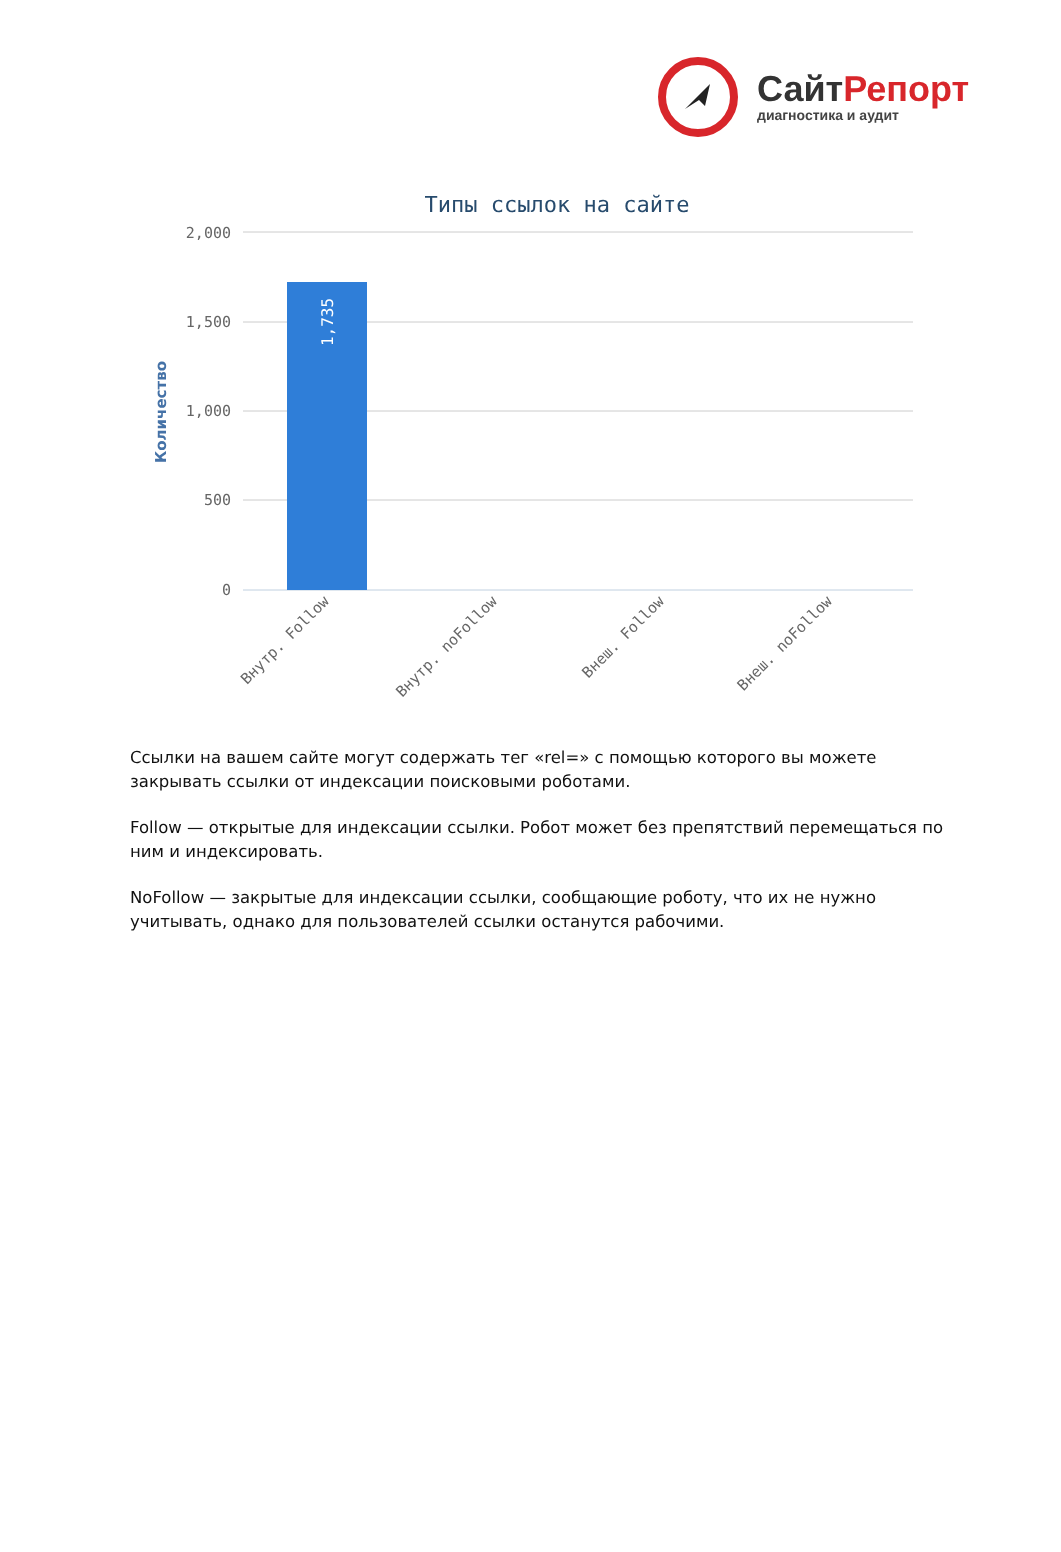СайтРепорт
диагностика и аудит
Типы ссылок на сайте
2,000
1,500
1,000
500
0
Количество
1,735
Внутр. Follow
Внутр. noFollow
Внеш. Follow
Внеш. noFollow
Ссылки на вашем сайте могут содержать тег «rel=» с помощью которого вы можете закрывать ссылки от индексации поисковыми роботами.
Follow — открытые для индексации ссылки. Робот может без препятствий перемещаться по ним и индексировать.
NoFollow — закрытые для индексации ссылки, сообщающие роботу, что их не нужно учитывать, однако для пользователей ссылки останутся рабочими.